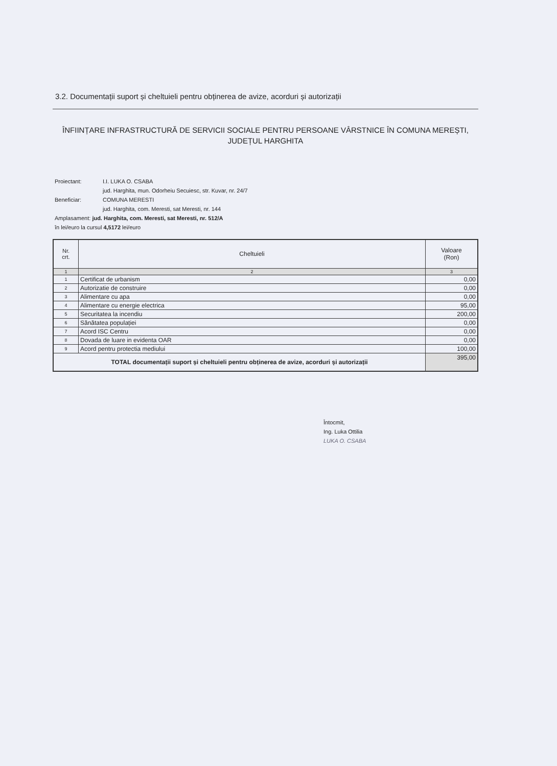3.2. Documentații suport și cheltuieli pentru obținerea de avize, acorduri și autorizații
ÎNFIINȚARE INFRASTRUCTURĂ DE SERVICII SOCIALE PENTRU PERSOANE VÂRSTNICE ÎN COMUNA MEREȘTI, JUDEȚUL HARGHITA
Proiectant: I.I. LUKA O. CSABA
jud. Harghita, mun. Odorheiu Secuiesc, str. Kuvar, nr. 24/7
Beneficiar: COMUNA MERESTI
jud. Harghita, com. Meresti, sat Meresti, nr. 144
Amplasament: jud. Harghita, com. Meresti, sat Meresti, nr. 512/A
în lei/euro la cursul 4,5172 lei/euro
| Nr. crt. | Cheltuieli | Valoare (Ron) |
| --- | --- | --- |
| 1 | 2 | 3 |
| 1 | Certificat de urbanism | 0,00 |
| 2 | Autorizatie de construire | 0,00 |
| 3 | Alimentare cu apa | 0,00 |
| 4 | Alimentare cu energie electrica | 95,00 |
| 5 | Securitatea la incendiu | 200,00 |
| 6 | Sănătatea populației | 0,00 |
| 7 | Acord ISC Centru | 0,00 |
| 8 | Dovada de luare in evidenta OAR | 0,00 |
| 9 | Acord pentru protectia mediului | 100,00 |
| TOTAL documentații suport și cheltuieli pentru obținerea de avize, acorduri și autorizații | | 395,00 |
Întocmit,
Ing. Luka Ottilia
LUKA O. CSABA